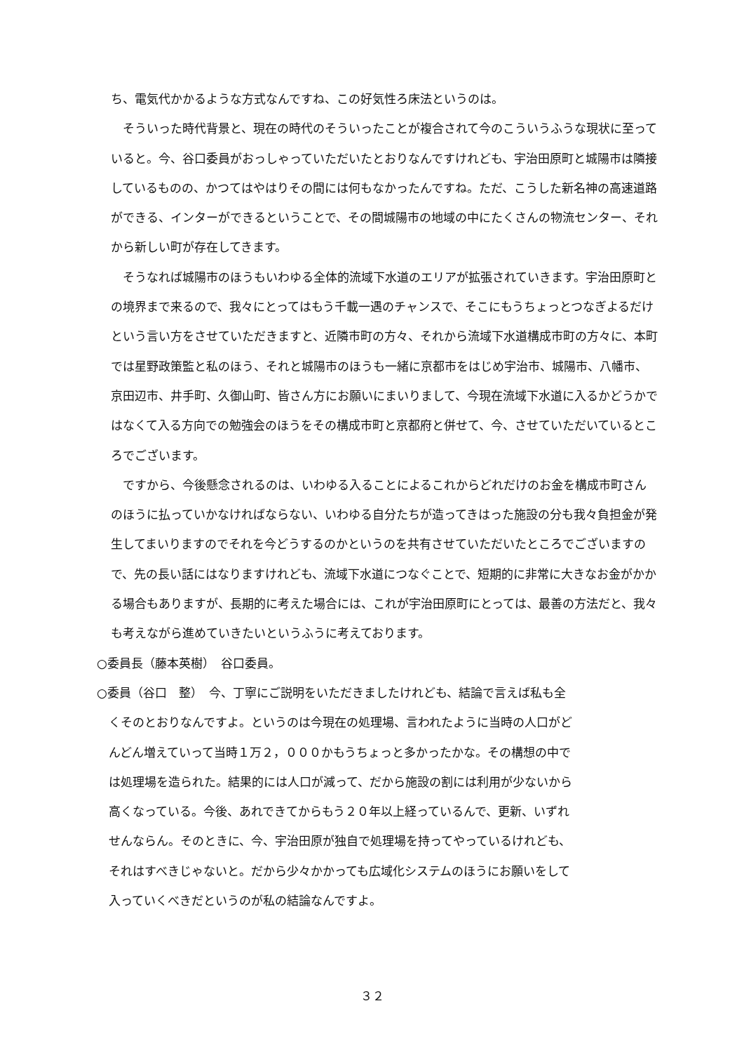ち、電気代かかるような方式なんですね、この好気性ろ床法というのは。
　そういった時代背景と、現在の時代のそういったことが複合されて今のこういうふうな現状に至っていると。今、谷口委員がおっしゃっていただいたとおりなんですけれども、宇治田原町と城陽市は隣接しているものの、かつてはやはりその間には何もなかったんですね。ただ、こうした新名神の高速道路ができる、インターができるということで、その間城陽市の地域の中にたくさんの物流センター、それから新しい町が存在してきます。
　そうなれば城陽市のほうもいわゆる全体的流域下水道のエリアが拡張されていきます。宇治田原町との境界まで来るので、我々にとってはもう千載一遇のチャンスで、そこにもうちょっとつなぎよるだけという言い方をさせていただきますと、近隣市町の方々、それから流域下水道構成市町の方々に、本町では星野政策監と私のほう、それと城陽市のほうも一緒に京都市をはじめ宇治市、城陽市、八幡市、京田辺市、井手町、久御山町、皆さん方にお願いにまいりまして、今現在流域下水道に入るかどうかではなくて入る方向での勉強会のほうをその構成市町と京都府と併せて、今、させていただいているところでございます。
　ですから、今後懸念されるのは、いわゆる入ることによるこれからどれだけのお金を構成市町さんのほうに払っていかなければならない、いわゆる自分たちが造ってきはった施設の分も我々負担金が発生してまいりますのでそれを今どうするのかというのを共有させていただいたところでございますので、先の長い話にはなりますけれども、流域下水道につなぐことで、短期的に非常に大きなお金がかかる場合もありますが、長期的に考えた場合には、これが宇治田原町にとっては、最善の方法だと、我々も考えながら進めていきたいというふうに考えております。
○委員長（藤本英樹）　谷口委員。
○委員（谷口　整）　今、丁寧にご説明をいただきましたけれども、結論で言えば私も全
　くそのとおりなんですよ。というのは今現在の処理場、言われたように当時の人口がど
　んどん増えていって当時１万２，０００かもうちょっと多かったかな。その構想の中で
　は処理場を造られた。結果的には人口が減って、だから施設の割には利用が少ないから
　高くなっている。今後、あれできてからもう２０年以上経っているんで、更新、いずれ
　せんならん。そのときに、今、宇治田原が独自で処理場を持ってやっているけれども、
　それはすべきじゃないと。だから少々かかっても広域化システムのほうにお願いをして
　入っていくべきだというのが私の結論なんですよ。
３２